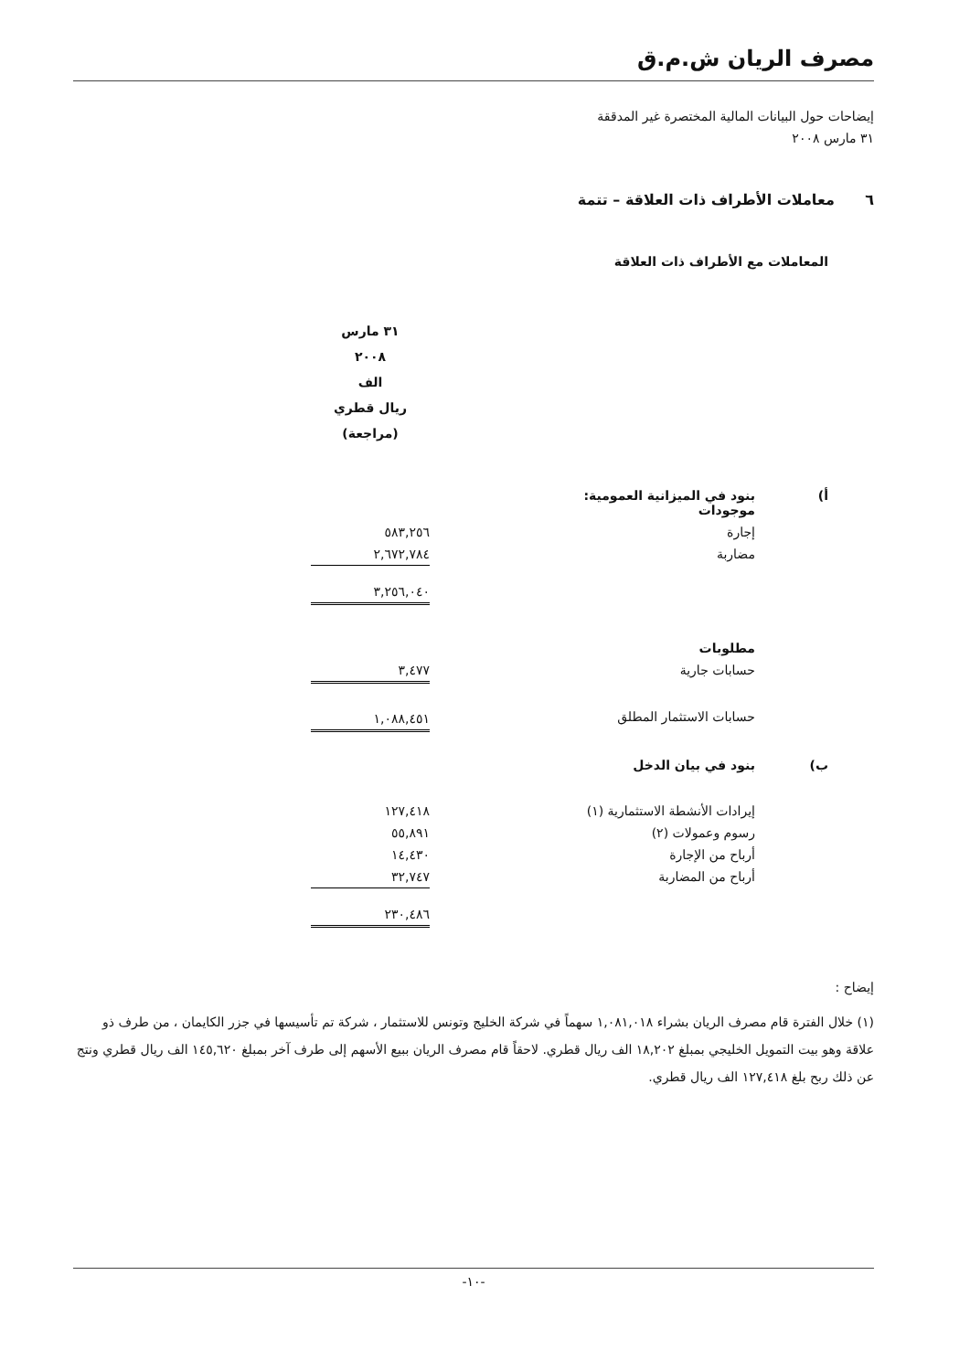مصرف الريان ش.م.ق
إيضاحات حول البيانات المالية المختصرة غير المدققة
٣١ مارس ٢٠٠٨
٦ معاملات الأطراف ذات العلاقة – تتمة
المعاملات مع الأطراف ذات العلاقة
| | | ٣١ مارس ٢٠٠٨ الف ريال قطري (مراجعة) | |
| أ) | بنود في الميزانية العمومية: موجودات | | |
| | إجارة | ٥٨٣,٢٥٦ | |
| | مضاربة | ٢,٦٧٢,٧٨٤ | |
| | | ٣,٢٥٦,٠٤٠ | |
| | مطلوبات | | |
| | حسابات جارية | ٣,٤٧٧ | |
| | حسابات الاستثمار المطلق | ١,٠٨٨,٤٥١ | |
| ب) | بنود في بيان الدخل | | |
| | إيرادات الأنشطة الاستثمارية (١) | ١٢٧,٤١٨ | |
| | رسوم وعمولات (٢) | ٥٥,٨٩١ | |
| | أرباح من الإجارة | ١٤,٤٣٠ | |
| | أرباح من المضاربة | ٣٢,٧٤٧ | |
| | | ٢٣٠,٤٨٦ | |
إيضاح :
(١) خلال الفترة قام مصرف الريان بشراء ١,٠٨١,٠١٨ سهماً في شركة الخليج وتونس للاستثمار ، شركة تم تأسيسها في جزر الكايمان ، من طرف ذو علاقة وهو بيت التمويل الخليجي بمبلغ ١٨,٢٠٢ الف ريال قطري. لاحقاً قام مصرف الريان ببيع الأسهم إلى طرف آخر بمبلغ ١٤٥,٦٢٠ الف ريال قطري ونتج عن ذلك ربح بلغ ١٢٧,٤١٨ الف ريال قطري.
-١٠-